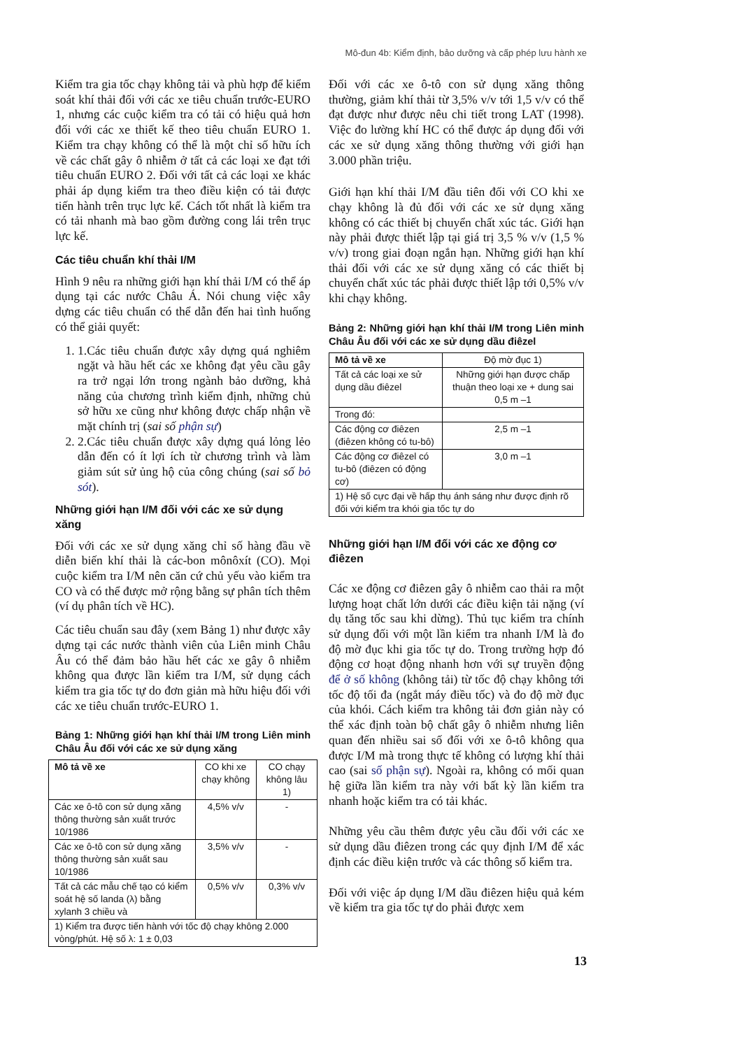Mô-đun 4b: Kiểm định, bảo dưỡng và cấp phép lưu hành xe
Kiểm tra gia tốc chạy không tải và phù hợp để kiểm soát khí thải đối với các xe tiêu chuẩn trước-EURO 1, nhưng các cuộc kiểm tra có tải có hiệu quả hơn đối với các xe thiết kế theo tiêu chuẩn EURO 1. Kiểm tra chạy không có thể là một chỉ số hữu ích về các chất gây ô nhiễm ở tất cả các loại xe đạt tới tiêu chuẩn EURO 2. Đối với tất cả các loại xe khác phải áp dụng kiểm tra theo điều kiện có tải được tiến hành trên trục lực kế. Cách tốt nhất là kiểm tra có tải nhanh mà bao gồm đường cong lái trên trục lực kế.
Các tiêu chuẩn khí thải I/M
Hình 9 nêu ra những giới hạn khí thải I/M có thể áp dụng tại các nước Châu Á. Nói chung việc xây dựng các tiêu chuẩn có thể dẫn đến hai tình huống có thể giải quyết:
1. 1.Các tiêu chuẩn được xây dựng quá nghiêm ngặt và hầu hết các xe không đạt yêu cầu gây ra trở ngại lớn trong ngành bảo dưỡng, khả năng của chương trình kiểm định, những chủ sở hữu xe cũng như không được chấp nhận về mặt chính trị (sai số phận sự)
2. 2.Các tiêu chuẩn được xây dựng quá lỏng lẻo dẫn đến có ít lợi ích từ chương trình và làm giảm sút sử ủng hộ của công chúng (sai số bỏ sót).
Những giới hạn I/M đối với các xe sử dụng xăng
Đối với các xe sử dụng xăng chỉ số hàng đầu về diễn biến khí thải là các-bon mônôxít (CO). Mọi cuộc kiểm tra I/M nên căn cứ chủ yếu vào kiểm tra CO và có thể được mở rộng bằng sự phân tích thêm (ví dụ phân tích về HC).
Các tiêu chuẩn sau đây (xem Bảng 1) như được xây dựng tại các nước thành viên của Liên minh Châu Âu có thể đảm bảo hầu hết các xe gây ô nhiễm không qua được lần kiểm tra I/M, sử dụng cách kiểm tra gia tốc tự do đơn giản mà hữu hiệu đối với các xe tiêu chuẩn trước-EURO 1.
Bảng 1: Những giới hạn khí thải I/M trong Liên minh Châu Âu đối với các xe sử dụng xăng
| Mô tả về xe | CO khi xe chạy không | CO chạy không lâu 1) |
| --- | --- | --- |
| Các xe ô-tô con sử dụng xăng thông thường sản xuất trước 10/1986 | 4,5% v/v | - |
| Các xe ô-tô con sử dụng xăng thông thường sản xuất sau 10/1986 | 3,5% v/v | - |
| Tất cả các mẫu chế tạo có kiểm soát hệ số landa (λ) bằng xylanh 3 chiều và | 0,5% v/v | 0,3% v/v |
| 1) Kiểm tra được tiến hành với tốc độ chạy không 2.000 vòng/phút. Hệ số λ: 1 ± 0,03 | | |
Đối với các xe ô-tô con sử dụng xăng thông thường, giảm khí thải từ 3,5% v/v tới 1,5 v/v có thể đạt được như được nêu chi tiết trong LAT (1998). Việc đo lường khí HC có thể được áp dụng đối với các xe sử dụng xăng thông thường với giới hạn 3.000 phần triệu.
Giới hạn khí thải I/M đầu tiên đối với CO khi xe chạy không là đủ đối với các xe sử dụng xăng không có các thiết bị chuyển chất xúc tác. Giới hạn này phải được thiết lập tại giá trị 3,5 % v/v (1,5 % v/v) trong giai đoạn ngắn hạn. Những giới hạn khí thải đối với các xe sử dụng xăng có các thiết bị chuyển chất xúc tác phải được thiết lập tới 0,5% v/v khi chạy không.
Bảng 2: Những giới hạn khí thải I/M trong Liên minh Châu Âu đối với các xe sử dụng dầu điêzel
| Mô tả về xe | Độ mờ đục 1) |
| --- | --- |
| Tất cả các loại xe sử dụng dầu điêzel | Những giới hạn được chấp thuận theo loại xe + dung sai 0,5 m –1 |
| Trong đó: | |
| Các động cơ điêzen (điêzen không có tu-bô) | 2,5 m –1 |
| Các động cơ điêzel có tu-bô (điêzen có động cơ) | 3,0 m –1 |
| 1) Hệ số cực đại về hấp thụ ánh sáng như được định rõ đối với kiểm tra khói gia tốc tự do | |
Những giới hạn I/M đối với các xe động cơ điêzen
Các xe động cơ điêzen gây ô nhiễm cao thải ra một lượng hoạt chất lớn dưới các điều kiện tải nặng (ví dụ tăng tốc sau khi dừng). Thủ tục kiểm tra chính sử dụng đối với một lần kiểm tra nhanh I/M là đo độ mờ đục khi gia tốc tự do. Trong trường hợp đó động cơ hoạt động nhanh hơn với sự truyền động để ở số không (không tải) từ tốc độ chạy không tới tốc độ tối đa (ngắt máy điều tốc) và đo độ mờ đục của khói. Cách kiểm tra không tải đơn giản này có thể xác định toàn bộ chất gây ô nhiễm nhưng liên quan đến nhiều sai số đối với xe ô-tô không qua được I/M mà trong thực tế không có lượng khí thải cao (sai số phận sự). Ngoài ra, không có mối quan hệ giữa lần kiểm tra này với bất kỳ lần kiểm tra nhanh hoặc kiểm tra có tải khác.
Những yêu cầu thêm được yêu cầu đối với các xe sử dụng dầu điêzen trong các quy định I/M để xác định các điều kiện trước và các thông số kiểm tra.
Đối với việc áp dụng I/M dầu điêzen hiệu quả kém về kiểm tra gia tốc tự do phải được xem
13